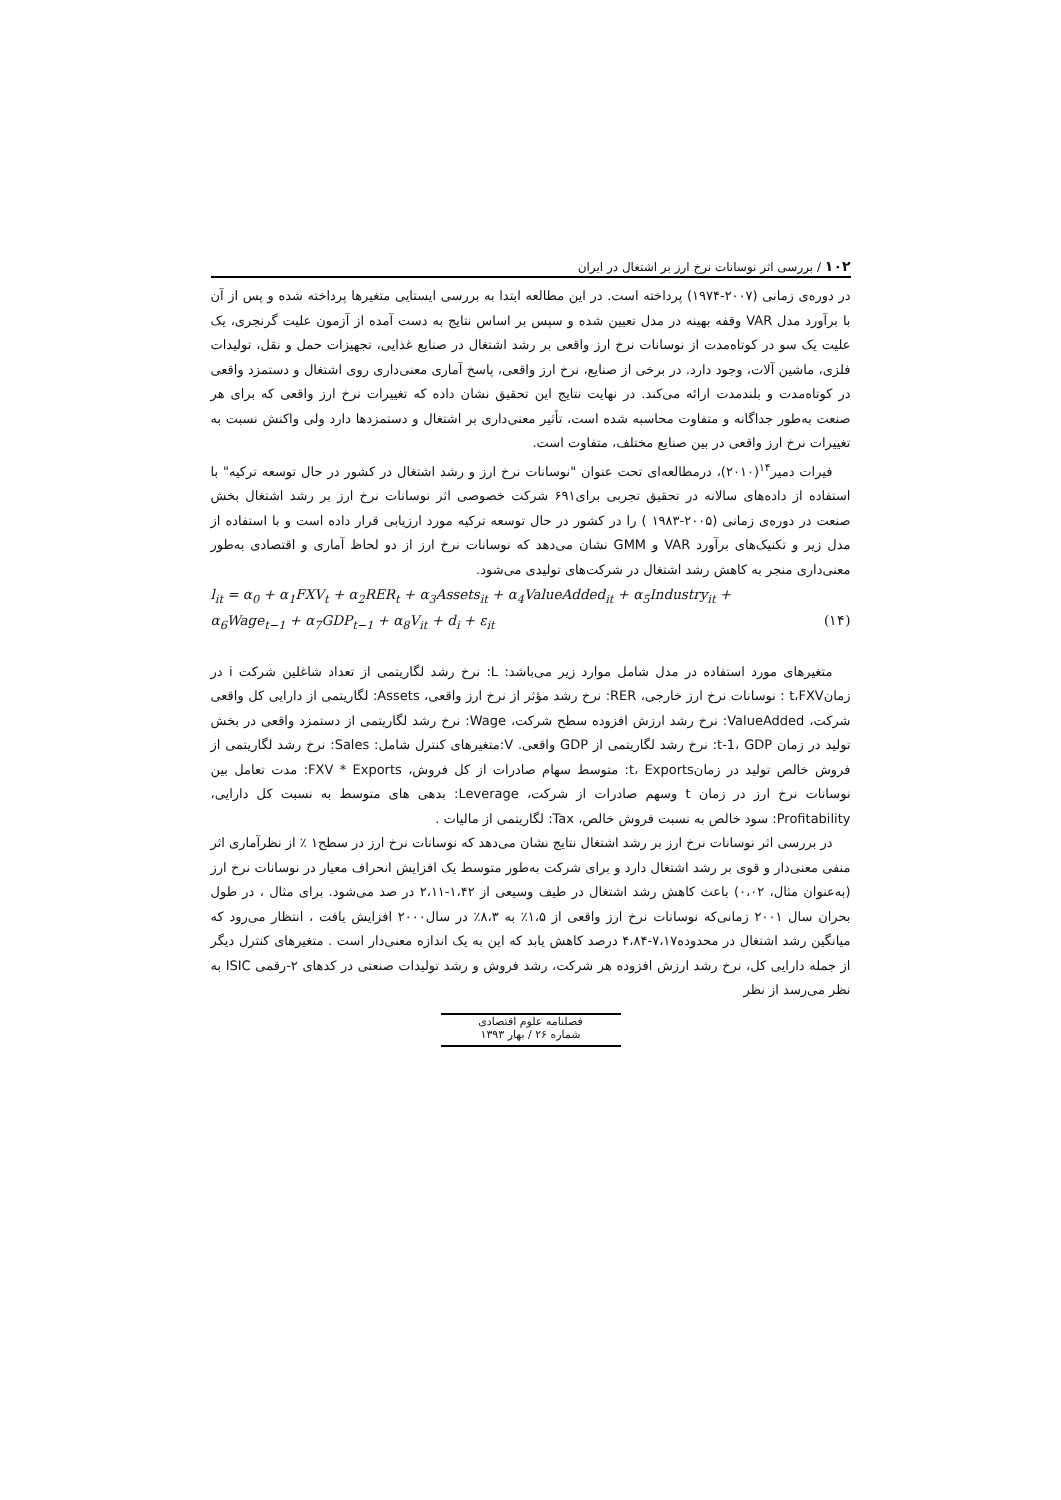۱۰۲ / بررسی اثر نوسانات نرخ ارز بر اشتغال در ایران
در دوره‌ی زمانی (۲۰۰۷-۱۹۷۴) پرداخته است. در این مطالعه ابتدا به بررسی ایستایی متغیرها پرداخته شده و پس از آن با برآورد مدل VAR وقفه بهینه در مدل تعیین شده و سپس بر اساس نتایج به دست آمده از آزمون علیت گرنجری، یک علیت یک سو در کوتاه‌مدت از نوسانات نرخ ارز واقعی بر رشد اشتغال در صنایع غذایی، تجهیزات حمل و نقل، تولیدات فلزی، ماشین آلات، وجود دارد. در برخی از صنایع، نرخ ارز واقعی، پاسخ آماری معنی‌داری روی اشتغال و دستمزد واقعی در کوتاه‌مدت و بلندمدت ارائه می‌کند. در نهایت نتایج این تحقیق نشان داده که تغییرات نرخ ارز واقعی که برای هر صنعت به‌طور جداگانه و متفاوت محاسبه شده است، تأثیر معنی‌داری بر اشتغال و دستمزدها دارد ولی واکنش نسبت به تغییرات نرخ ارز واقعی در بین صنایع مختلف، متفاوت است.
فیرات دمیر<sup>۱۴</sup>(۲۰۱۰)، درمطالعه‌ای تحت عنوان "نوسانات نرخ ارز و رشد اشتغال در کشور در حال توسعه ترکیه" با استفاده از داده‌های سالانه در تحقیق تجربی برای۶۹۱ شرکت خصوصی اثر نوسانات نرخ ارز بر رشد اشتغال بخش صنعت در دوره‌ی زمانی (۲۰۰۵-۱۹۸۳ ) را در کشور در حال توسعه ترکیه مورد ارزیابی قرار داده است و با استفاده از مدل زیر و تکنیک‌های برآورد VAR و GMM نشان می‌دهد که نوسانات نرخ ارز از دو لحاظ آماری و اقتصادی به‌طور معنی‌داری منجر به کاهش رشد اشتغال در شرکت‌های تولیدی می‌شود.
l<sub>it</sub> = α<sub>0</sub> + α<sub>1</sub>FXV<sub>t</sub> + α<sub>2</sub>RER<sub>t</sub> + α<sub>3</sub>Assets<sub>it</sub> + α<sub>4</sub>ValueAdded<sub>it</sub> + α<sub>5</sub>Industry<sub>it</sub> +
α<sub>6</sub>Wage<sub>t−1</sub> + α<sub>7</sub>GDP<sub>t−1</sub> + α<sub>8</sub>V<sub>it</sub> + d<sub>i</sub> + ε<sub>it</sub> (۱۴)
متغیرهای مورد استفاده در مدل شامل موارد زیر می‌باشد: L: نرخ رشد لگاریتمی از تعداد شاغلین شرکت i در زمانt،FXV : نوسانات نرخ ارز خارجی، RER: نرخ رشد مؤثر از نرخ ارز واقعی، Assets: لگاریتمی از دارایی کل واقعی شرکت، ValueAdded: نرخ رشد ارزش افزوده سطح شرکت، Wage: نرخ رشد لگاریتمی از دستمزد واقعی در بخش تولید در زمان t-1، GDP: نرخ رشد لگاریتمی از GDP واقعی. V:متغیرهای کنترل شامل: Sales: نرخ رشد لگاریتمی از فروش خالص تولید در زمانt، Exports: متوسط سهام صادرات از کل فروش، FXV * Exports: مدت تعامل بین نوسانات نرخ ارز در زمان t وسهم صادرات از شرکت، Leverage: بدهی های متوسط به نسبت کل دارایی، Profitability: سود خالص به نسبت فروش خالص، Tax: لگاریتمی از مالیات .
در بررسی اثر نوسانات نرخ ارز بر رشد اشتغال نتایج نشان می‌دهد که نوسانات نرخ ارز در سطح۱ ٪ از نظرآماری اثر منفی معنی‌دار و قوی بر رشد اشتغال دارد و برای شرکت به‌طور متوسط یک افزایش انحراف معیار در نوسانات نرخ ارز (به‌عنوان مثال، ۰،۰۲) باعث کاهش رشد اشتغال در طیف وسیعی از ۱،۴۲-۲،۱۱ در صد می‌شود. برای مثال ، در طول بحران سال ۲۰۰۱ زمانی‌که نوسانات نرخ ارز واقعی از ۱،۵٪ به ۸،۳٪ در سال۲۰۰۰ افزایش یافت ، انتظار می‌رود که میانگین رشد اشتغال در محدوده۷،۱۷-۴،۸۴ درصد کاهش یابد که این به یک اندازه معنی‌دار است . متغیرهای کنترل دیگر از جمله دارایی کل، نرخ رشد ارزش افزوده هر شرکت، رشد فروش و رشد تولیدات صنعتی در کدهای ۲-رقمی ISIC به نظر می‌رسد از نظر
فصلنامه علوم اقتصادی
شماره ۲۶ / بهار ۱۳۹۳